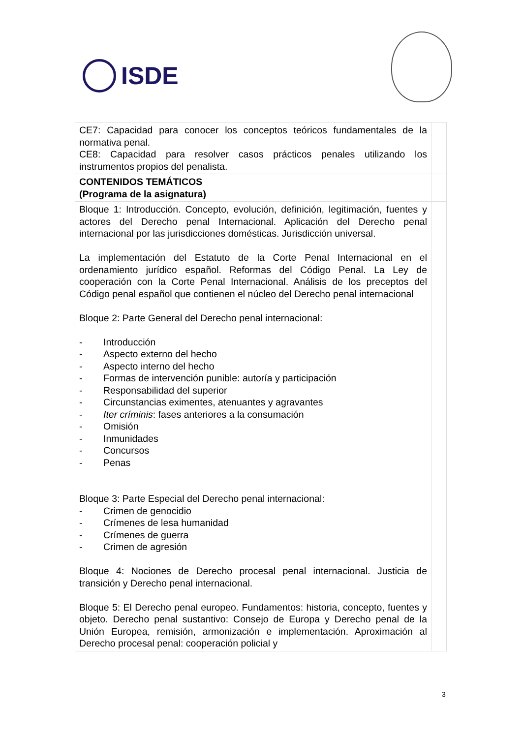ISDE
| CE7: Capacidad para conocer los conceptos teóricos fundamentales de la normativa penal. CE8: Capacidad para resolver casos prácticos penales utilizando los instrumentos propios del penalista. | |
| CONTENIDOS TEMÁTICOS (Programa de la asignatura) | |
| Bloque 1: Introducción. Concepto, evolución, definición, legitimación, fuentes y actores del Derecho penal Internacional. Aplicación del Derecho penal internacional por las jurisdicciones domésticas. Jurisdicción universal. La implementación del Estatuto de la Corte Penal Internacional en el ordenamiento jurídico español. Reformas del Código Penal. La Ley de cooperación con la Corte Penal Internacional. Análisis de los preceptos del Código penal español que contienen el núcleo del Derecho penal internacional Bloque 2: Parte General del Derecho penal internacional: - Introducción - Aspecto externo del hecho - Aspecto interno del hecho - Formas de intervención punible: autoría y participación - Responsabilidad del superior - Circunstancias eximentes, atenuantes y agravantes - Iter críminis : fases anteriores a la consumación - Omisión - Inmunidades - Concursos - Penas Bloque 3: Parte Especial del Derecho penal internacional: - Crimen de genocidio - Crímenes de lesa humanidad - Crímenes de guerra - Crimen de agresión Bloque 4: Nociones de Derecho procesal penal internacional. Justicia de transición y Derecho penal internacional. Bloque 5: El Derecho penal europeo. Fundamentos: historia, concepto, fuentes y objeto. Derecho penal sustantivo: Consejo de Europa y Derecho penal de la Unión Europea, remisión, armonización e implementación. Aproximación al Derecho procesal penal: cooperación policial y | |
3